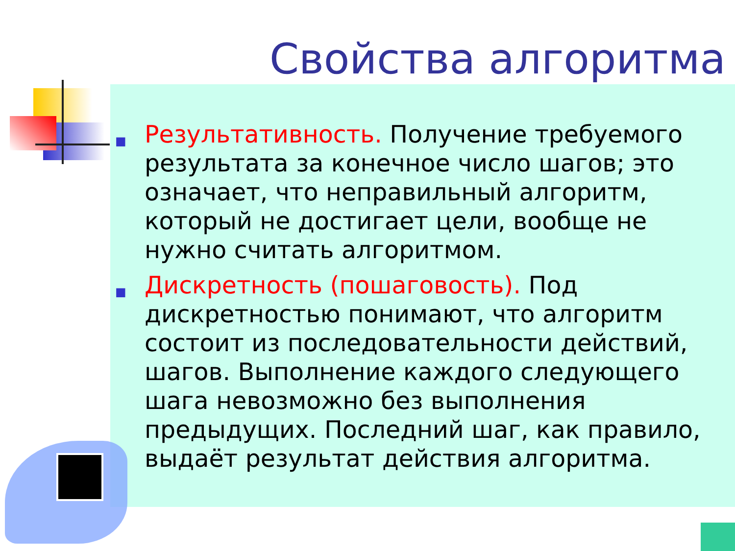Свойства алгоритма
■
Результативность. Получение требуемого результата за конечное число шагов; это означает, что неправильный алгоритм, который не достигает цели, вообще не нужно считать алгоритмом.
■
Дискретность (пошаговость). Под дискретностью понимают, что алгоритм состоит из последовательности действий, шагов. Выполнение каждого следующего шага невозможно без выполнения предыдущих. Последний шаг, как правило, выдаёт результат действия алгоритма.